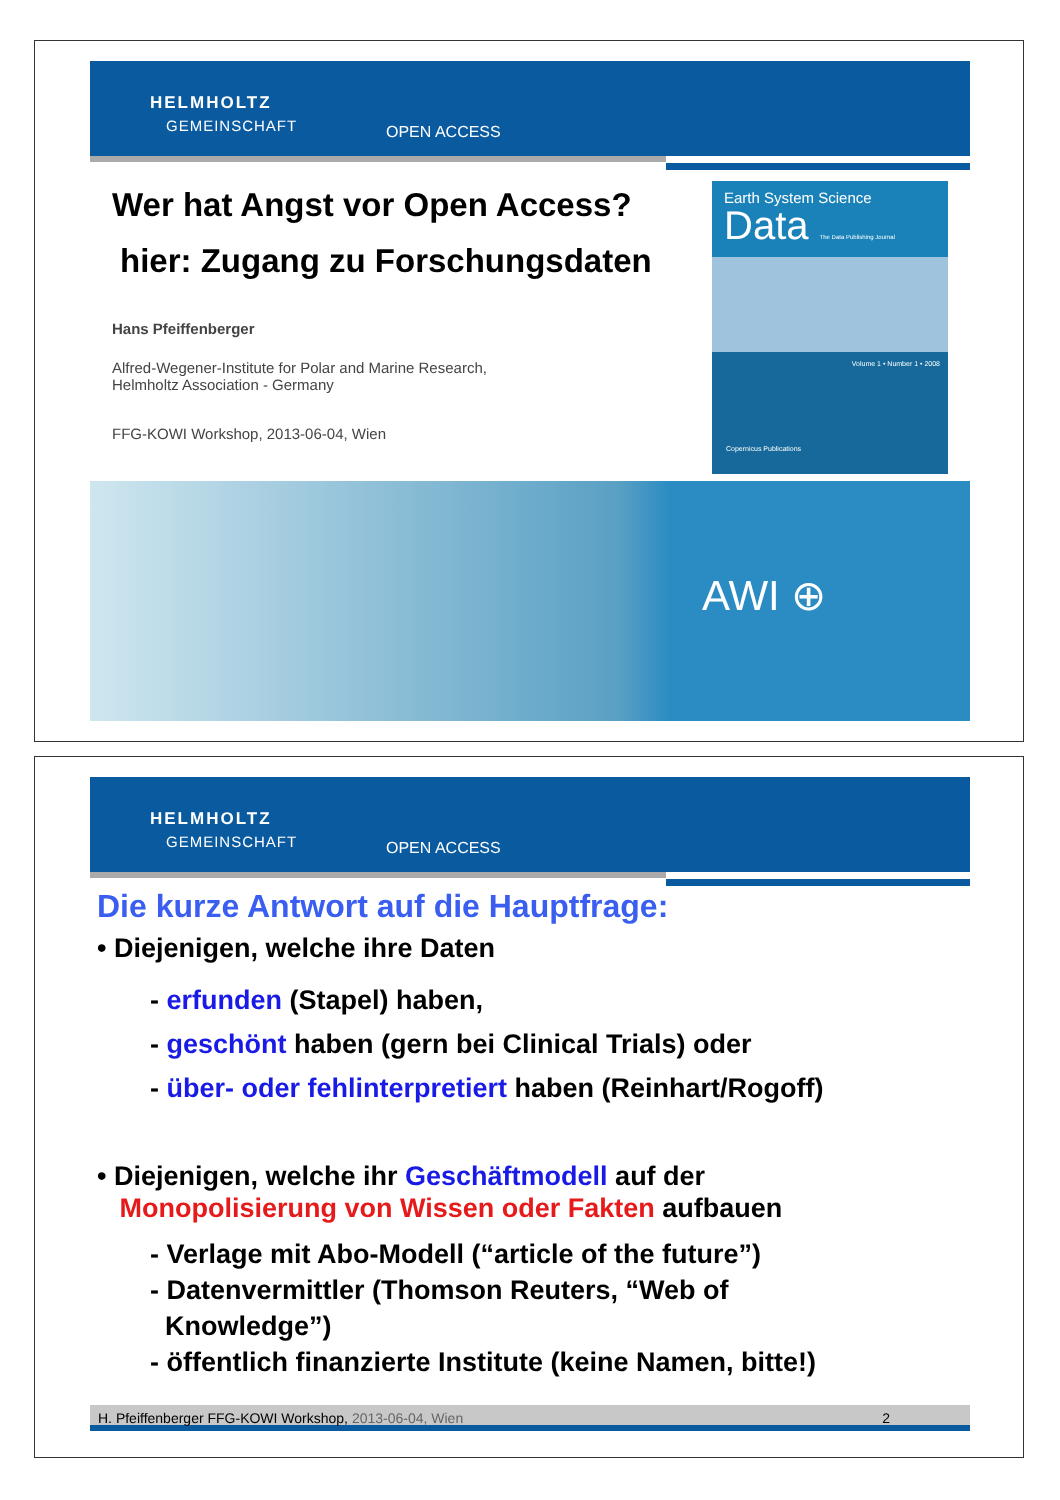HELMHOLTZ
GEMEINSCHAFT OPEN ACCESS
Wer hat Angst vor Open Access?
hier: Zugang zu Forschungsdaten
Hans Pfeiffenberger
Alfred-Wegener-Institute for Polar and Marine Research,
Helmholtz Association - Germany
FFG-KOWI Workshop, 2013-06-04, Wien
Earth System Science
Data The Data Publishing Journal
Volume 1 • Number 1 • 2008
Copernicus Publications
AWI ⊕
HELMHOLTZ
GEMEINSCHAFT OPEN ACCESS
Die kurze Antwort auf die Hauptfrage:
• Diejenigen, welche ihre Daten
- erfunden (Stapel) haben,
- geschönt haben (gern bei Clinical Trials) oder
- über- oder fehlinterpretiert haben (Reinhart/Rogoff)
• Diejenigen, welche ihr Geschäftmodell auf der
Monopolisierung von Wissen oder Fakten aufbauen
- Verlage mit Abo-Modell (“article of the future”)
- Datenvermittler (Thomson Reuters, “Web of
Knowledge”)
- öffentlich finanzierte Institute (keine Namen, bitte!)
H. Pfeiffenberger FFG-KOWI Workshop, 2013-06-04, Wien 2